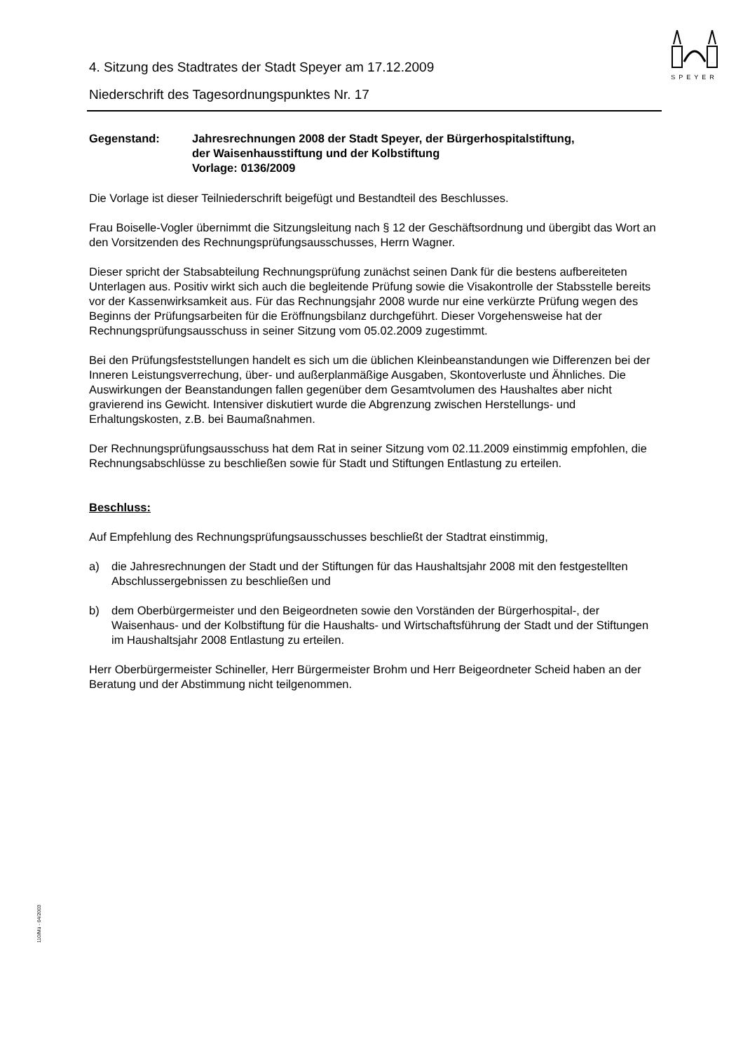SPEYER
4. Sitzung des Stadtrates der Stadt Speyer am 17.12.2009
Niederschrift des Tagesordnungspunktes Nr. 17
Gegenstand: Jahresrechnungen 2008 der Stadt Speyer, der Bürgerhospitalstiftung,
der Waisenhausstiftung und der Kolbstiftung
Vorlage: 0136/2009
Die Vorlage ist dieser Teilniederschrift beigefügt und Bestandteil des Beschlusses.
Frau Boiselle-Vogler übernimmt die Sitzungsleitung nach § 12 der Geschäftsordnung und übergibt das Wort an den Vorsitzenden des Rechnungsprüfungsausschusses, Herrn Wagner.
Dieser spricht der Stabsabteilung Rechnungsprüfung zunächst seinen Dank für die bestens aufbereiteten Unterlagen aus. Positiv wirkt sich auch die begleitende Prüfung sowie die Visakontrolle der Stabsstelle bereits vor der Kassenwirksamkeit aus. Für das Rechnungsjahr 2008 wurde nur eine verkürzte Prüfung wegen des Beginns der Prüfungsarbeiten für die Eröffnungsbilanz durchgeführt. Dieser Vorgehensweise hat der Rechnungsprüfungsausschuss in seiner Sitzung vom 05.02.2009 zugestimmt.
Bei den Prüfungsfeststellungen handelt es sich um die üblichen Kleinbeanstandungen wie Differenzen bei der Inneren Leistungsverrechung, über- und außerplanmäßige Ausgaben, Skontoverluste und Ähnliches. Die Auswirkungen der Beanstandungen fallen gegenüber dem Gesamtvolumen des Haushaltes aber nicht gravierend ins Gewicht. Intensiver diskutiert wurde die Abgrenzung zwischen Herstellungs- und Erhaltungskosten, z.B. bei Baumaßnahmen.
Der Rechnungsprüfungsausschuss hat dem Rat in seiner Sitzung vom 02.11.2009 einstimmig empfohlen, die Rechnungsabschlüsse zu beschließen sowie für Stadt und Stiftungen Entlastung zu erteilen.
Beschluss:
Auf Empfehlung des Rechnungsprüfungsausschusses beschließt der Stadtrat einstimmig,
a) die Jahresrechnungen der Stadt und der Stiftungen für das Haushaltsjahr 2008 mit den festgestellten Abschlussergebnissen zu beschließen und
b) dem Oberbürgermeister und den Beigeordneten sowie den Vorständen der Bürgerhospital-, der Waisenhaus- und der Kolbstiftung für die Haushalts- und Wirtschaftsführung der Stadt und der Stiftungen im Haushaltsjahr 2008 Entlastung zu erteilen.
Herr Oberbürgermeister Schineller, Herr Bürgermeister Brohm und Herr Beigeordneter Scheid haben an der Beratung und der Abstimmung nicht teilgenommen.
110/Mü - 04/2003